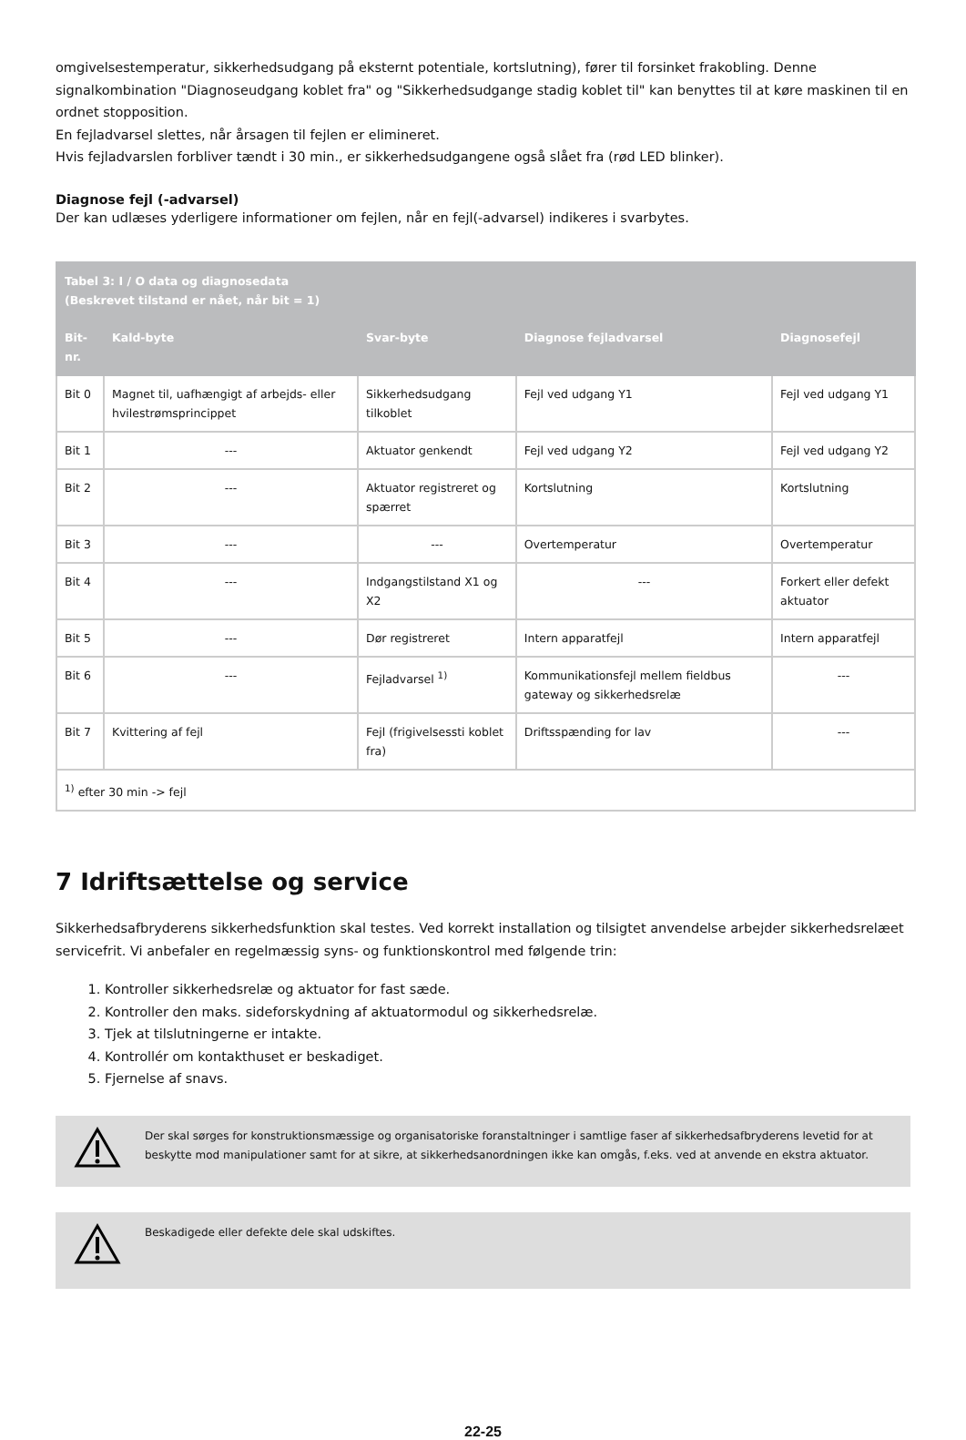omgivelsestemperatur, sikkerhedsudgang på eksternt potentiale, kortslutning), fører til forsinket frakobling. Denne signalkombination "Diagnoseudgang koblet fra" og "Sikkerhedsudgange stadig koblet til" kan benyttes til at køre maskinen til en ordnet stopposition.
En fejladvarsel slettes, når årsagen til fejlen er elimineret.
Hvis fejladvarslen forbliver tændt i 30 min., er sikkerhedsudgangene også slået fra (rød LED blinker).
Diagnose fejl (-advarsel)
Der kan udlæses yderligere informationer om fejlen, når en fejl(-advarsel) indikeres i svarbytes.
| Tabel 3: I / O data og diagnosedata (Beskrevet tilstand er nået, når bit = 1) | | | | |
| --- | --- | --- | --- | --- |
| Bit-nr. | Kald-byte | Svar-byte | Diagnose fejladvarsel | Diagnosefejl |
| Bit 0 | Magnet til, uafhængigt af arbejds- eller hvilestrømsprincippet | Sikkerhedsudgang tilkoblet | Fejl ved udgang Y1 | Fejl ved udgang Y1 |
| Bit 1 | --- | Aktuator genkendt | Fejl ved udgang Y2 | Fejl ved udgang Y2 |
| Bit 2 | --- | Aktuator registreret og spærret | Kortslutning | Kortslutning |
| Bit 3 | --- | --- | Overtemperatur | Overtemperatur |
| Bit 4 | --- | Indgangstilstand X1 og X2 | --- | Forkert eller defekt aktuator |
| Bit 5 | --- | Dør registreret | Intern apparatfejl | Intern apparatfejl |
| Bit 6 | --- | Fejladvarsel <sup>1)</sup> | Kommunikationsfejl mellem fieldbus gateway og sikkerhedsrelæ | --- |
| Bit 7 | Kvittering af fejl | Fejl (frigivelsessti koblet fra) | Driftsspænding for lav | --- |
| <sup>1)</sup> efter 30 min -> fejl | | | | |
7 Idriftsættelse og service
Sikkerhedsafbryderens sikkerhedsfunktion skal testes. Ved korrekt installation og tilsigtet anvendelse arbejder sikkerhedsrelæet servicefrit. Vi anbefaler en regelmæssig syns- og funktionskontrol med følgende trin:
1. Kontroller sikkerhedsrelæ og aktuator for fast sæde.
2. Kontroller den maks. sideforskydning af aktuatormodul og sikkerhedsrelæ.
3. Tjek at tilslutningerne er intakte.
4. Kontrollér om kontakthuset er beskadiget.
5. Fjernelse af snavs.
Der skal sørges for konstruktionsmæssige og organisatoriske foranstaltninger i samtlige faser af sikkerhedsafbryderens levetid for at beskytte mod manipulationer samt for at sikre, at sikkerhedsanordningen ikke kan omgås, f.eks. ved at anvende en ekstra aktuator.
Beskadigede eller defekte dele skal udskiftes.
22-25